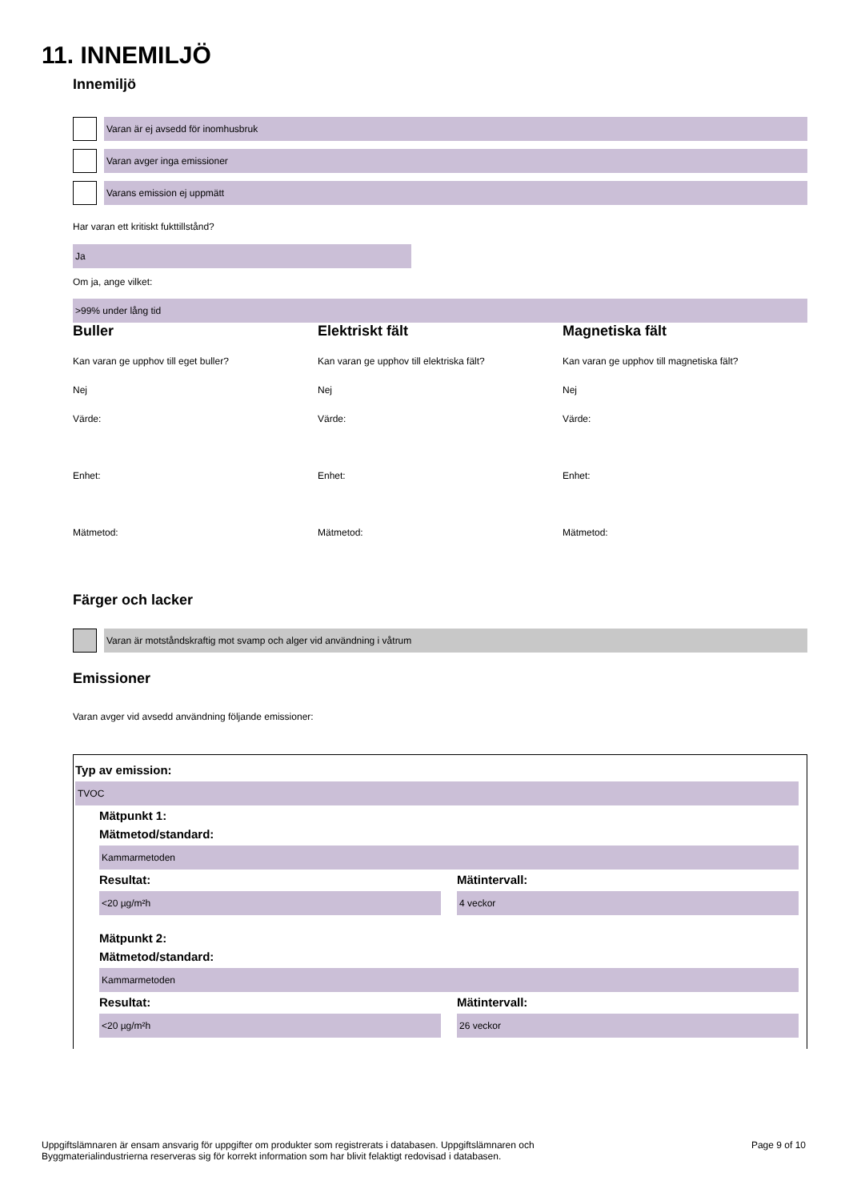11. INNEMILJÖ
Innemiljö
Varan är ej avsedd för inomhusbruk
Varan avger inga emissioner
Varans emission ej uppmätt
Har varan ett kritiskt fukttillstånd?
Ja
Om ja, ange vilket:
>99% under lång tid
Buller
Kan varan ge upphov till eget buller?
Nej
Värde:
Enhet:
Mätmetod:
Elektriskt fält
Kan varan ge upphov till elektriska fält?
Nej
Värde:
Enhet:
Mätmetod:
Magnetiska fält
Kan varan ge upphov till magnetiska fält?
Nej
Värde:
Enhet:
Mätmetod:
Färger och lacker
Varan är motståndskraftig mot svamp och alger vid användning i våtrum
Emissioner
Varan avger vid avsedd användning följande emissioner:
Typ av emission:
TVOC
Mätpunkt 1:
Mätmetod/standard:
Kammarmetoden
Resultat:
<20 µg/m²h
Mätintervall:
4 veckor
Mätpunkt 2:
Mätmetod/standard:
Kammarmetoden
Resultat:
<20 µg/m²h
Mätintervall:
26 veckor
Uppgiftslämnaren är ensam ansvarig för uppgifter om produkter som registrerats i databasen. Uppgiftslämnaren och
Byggmaterialindustrierna reserveras sig för korrekt information som har blivit felaktigt redovisad i databasen.
Page 9 of 10